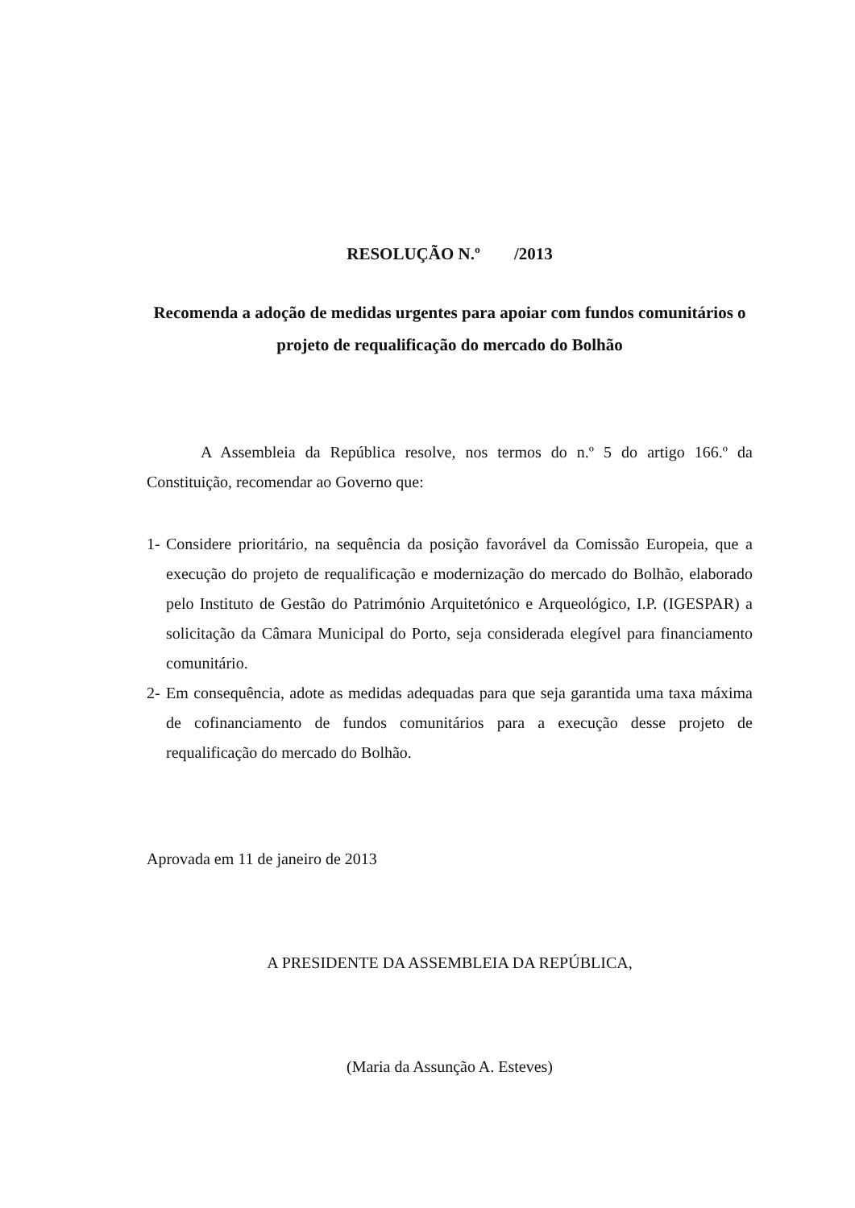RESOLUÇÃO N.º /2013
Recomenda a adoção de medidas urgentes para apoiar com fundos comunitários o projeto de requalificação do mercado do Bolhão
A Assembleia da República resolve, nos termos do n.º 5 do artigo 166.º da Constituição, recomendar ao Governo que:
1- Considere prioritário, na sequência da posição favorável da Comissão Europeia, que a execução do projeto de requalificação e modernização do mercado do Bolhão, elaborado pelo Instituto de Gestão do Património Arquitetónico e Arqueológico, I.P. (IGESPAR) a solicitação da Câmara Municipal do Porto, seja considerada elegível para financiamento comunitário.
2- Em consequência, adote as medidas adequadas para que seja garantida uma taxa máxima de cofinanciamento de fundos comunitários para a execução desse projeto de requalificação do mercado do Bolhão.
Aprovada em 11 de janeiro de 2013
A PRESIDENTE DA ASSEMBLEIA DA REPÚBLICA,
(Maria da Assunção A. Esteves)